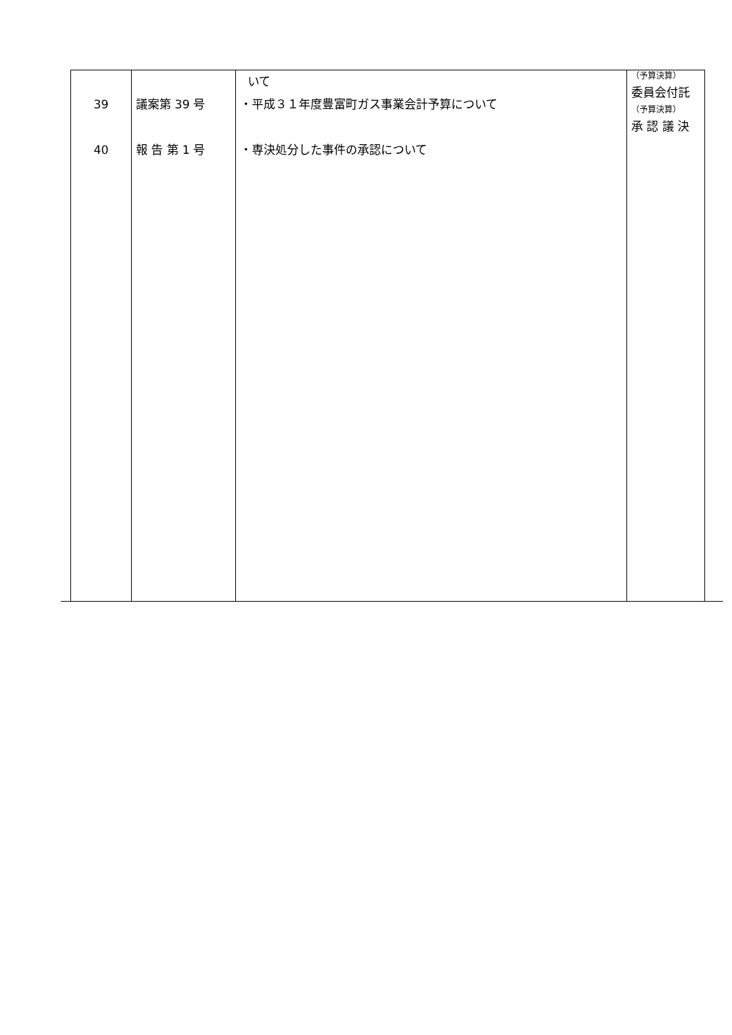| 39 40 | 議案第 39 号 報 告 第 1 号 | いて ・平成３１年度豊富町ガス事業会計予算について ・専決処分した事件の承認について | （予算決算） 委員会付託 （予算決算） 承 認 議 決 |